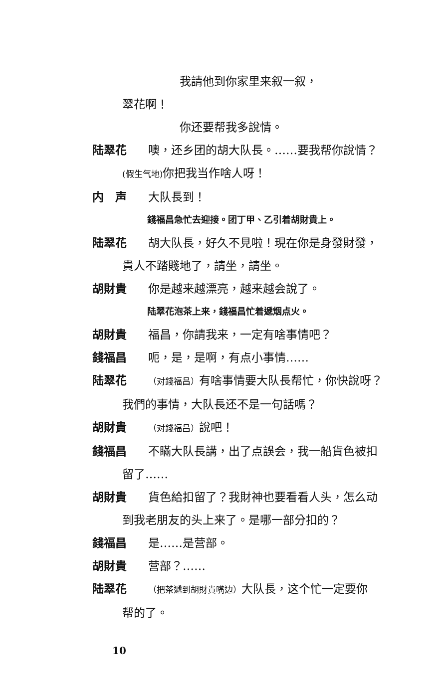我請他到你家里来叙一叙，
翠花啊！
你还要帮我多說情。
陆翠花 噢，还乡团的胡大队長。……要我帮你說情？
(假生气地) 你把我当作啥人呀！
内　声 大队長到！
錢福昌急忙去迎接。团丁甲、乙引着胡財貴上。
陆翠花 胡大队長，好久不見啦！現在你是身發財發，
貴人不踏賤地了，請坐，請坐。
胡財貴 你是越来越漂亮，越来越会說了。
陆翠花泡茶上来，錢福昌忙着遞烟点火。
胡財貴 福昌，你請我来，一定有啥事情吧？
錢福昌 呃，是，是啊，有点小事情……
陆翠花 （对錢福昌）有啥事情要大队長帮忙，你快說呀？
我們的事情，大队長还不是一句話嗎？
胡財貴 （对錢福昌）說吧！
錢福昌 不瞞大队長講，出了点誤会，我一船貨色被扣
留了……
胡財貴 貨色給扣留了？我財神也要看看人头，怎么动
到我老朋友的头上来了。是哪一部分扣的？
錢福昌 是……是营部。
胡財貴 营部？……
陆翠花 （把茶遞到胡財貴嘴边）大队長，这个忙一定要你
帮的了。
10